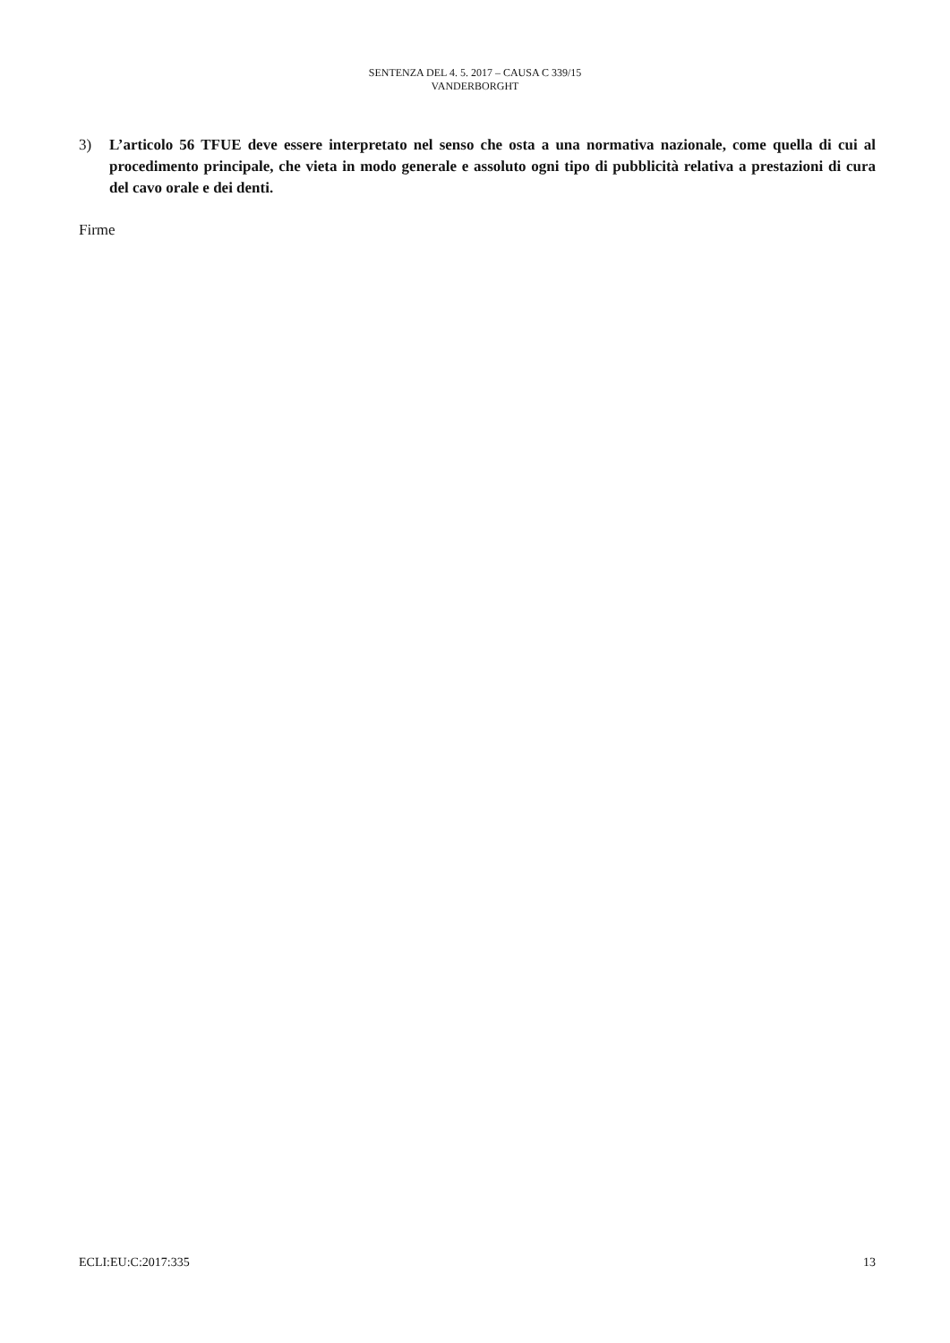SENTENZA DEL 4. 5. 2017 – CAUSA C 339/15
VANDERBORGHT
3) L’articolo 56 TFUE deve essere interpretato nel senso che osta a una normativa nazionale, come quella di cui al procedimento principale, che vieta in modo generale e assoluto ogni tipo di pubblicità relativa a prestazioni di cura del cavo orale e dei denti.
Firme
ECLI:EU:C:2017:335 13